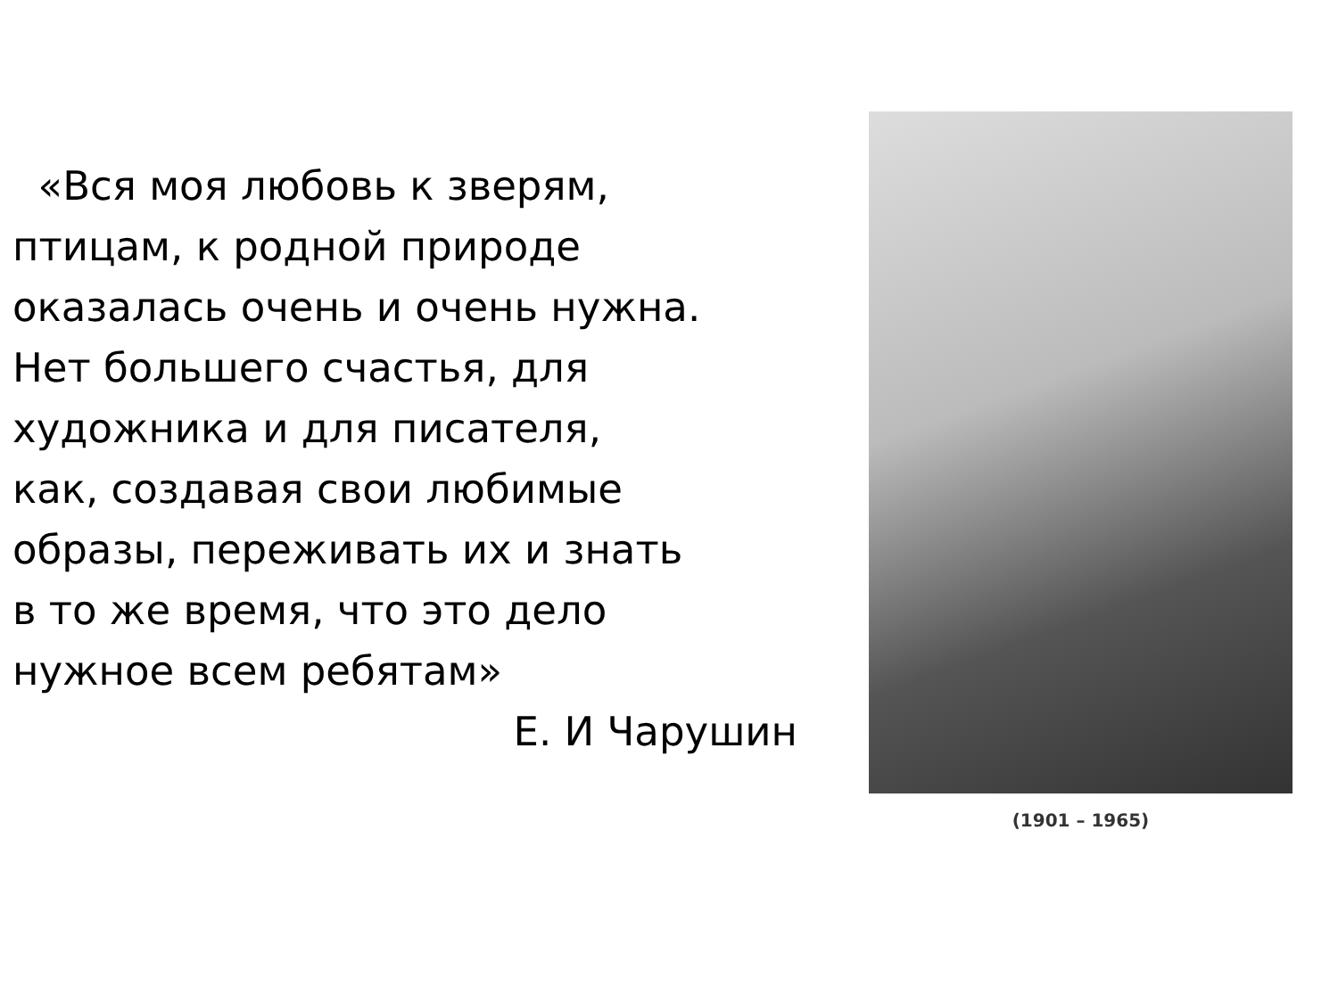«Вся моя любовь к зверям,
птицам, к родной природе
оказалась очень и очень нужна.
Нет большего счастья, для
художника и для писателя,
как, создавая свои любимые
образы, переживать их и знать
в то же время, что это дело
нужное всем ребятам»
Е. И Чарушин
(1901 – 1965)